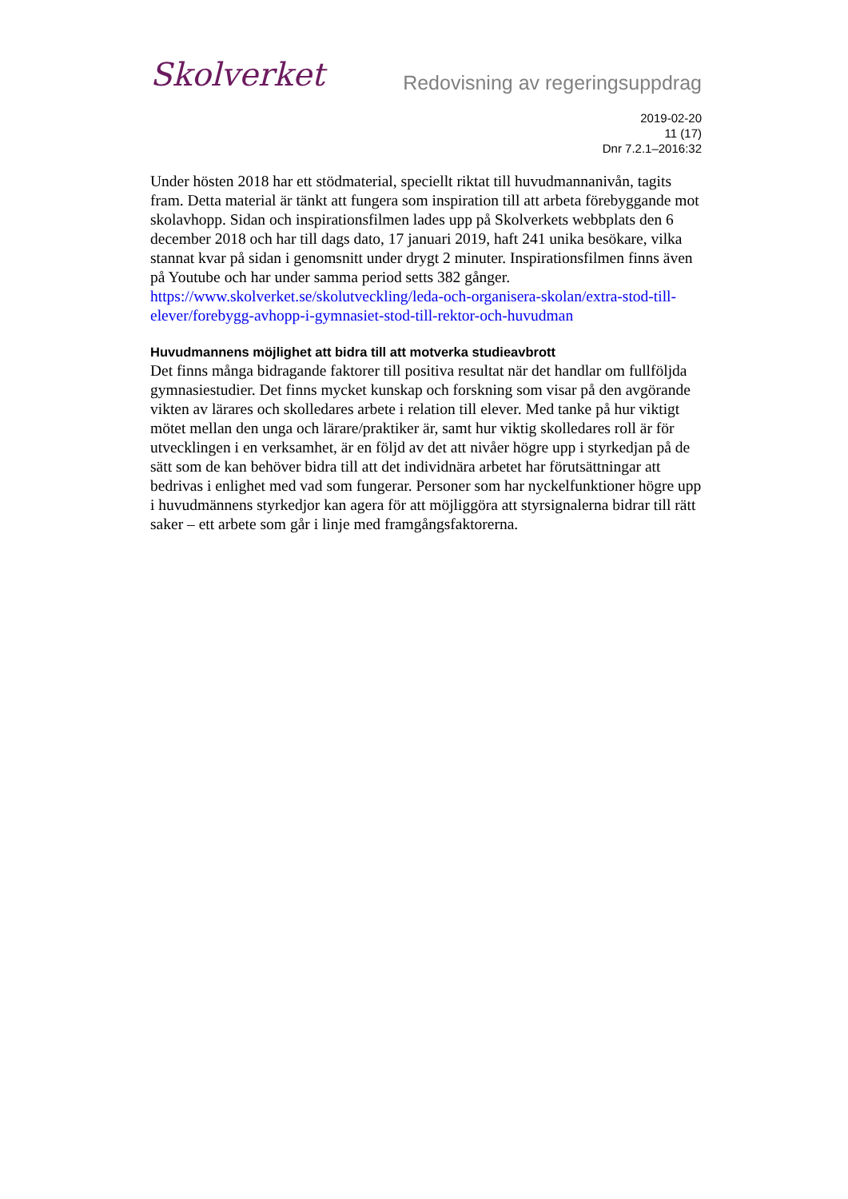Skolverket
Redovisning av regeringsuppdrag
2019-02-20
11 (17)
Dnr 7.2.1–2016:32
Under hösten 2018 har ett stödmaterial, speciellt riktat till huvudmannanivån, tagits fram. Detta material är tänkt att fungera som inspiration till att arbeta förebyggande mot skolavhopp. Sidan och inspirationsfilmen lades upp på Skolverkets webbplats den 6 december 2018 och har till dags dato, 17 januari 2019, haft 241 unika besökare, vilka stannat kvar på sidan i genomsnitt under drygt 2 minuter. Inspirationsfilmen finns även på Youtube och har under samma period setts 382 gånger.
https://www.skolverket.se/skolutveckling/leda-och-organisera-skolan/extra-stod-till-elever/forebygg-avhopp-i-gymnasiet-stod-till-rektor-och-huvudman
Huvudmannens möjlighet att bidra till att motverka studieavbrott
Det finns många bidragande faktorer till positiva resultat när det handlar om fullföljda gymnasiestudier. Det finns mycket kunskap och forskning som visar på den avgörande vikten av lärares och skolledares arbete i relation till elever. Med tanke på hur viktigt mötet mellan den unga och lärare/praktiker är, samt hur viktig skolledares roll är för utvecklingen i en verksamhet, är en följd av det att nivåer högre upp i styrkedjan på de sätt som de kan behöver bidra till att det individnära arbetet har förutsättningar att bedrivas i enlighet med vad som fungerar. Personer som har nyckelfunktioner högre upp i huvudmännens styrkedjor kan agera för att möjliggöra att styrsignalerna bidrar till rätt saker – ett arbete som går i linje med framgångsfaktorerna.